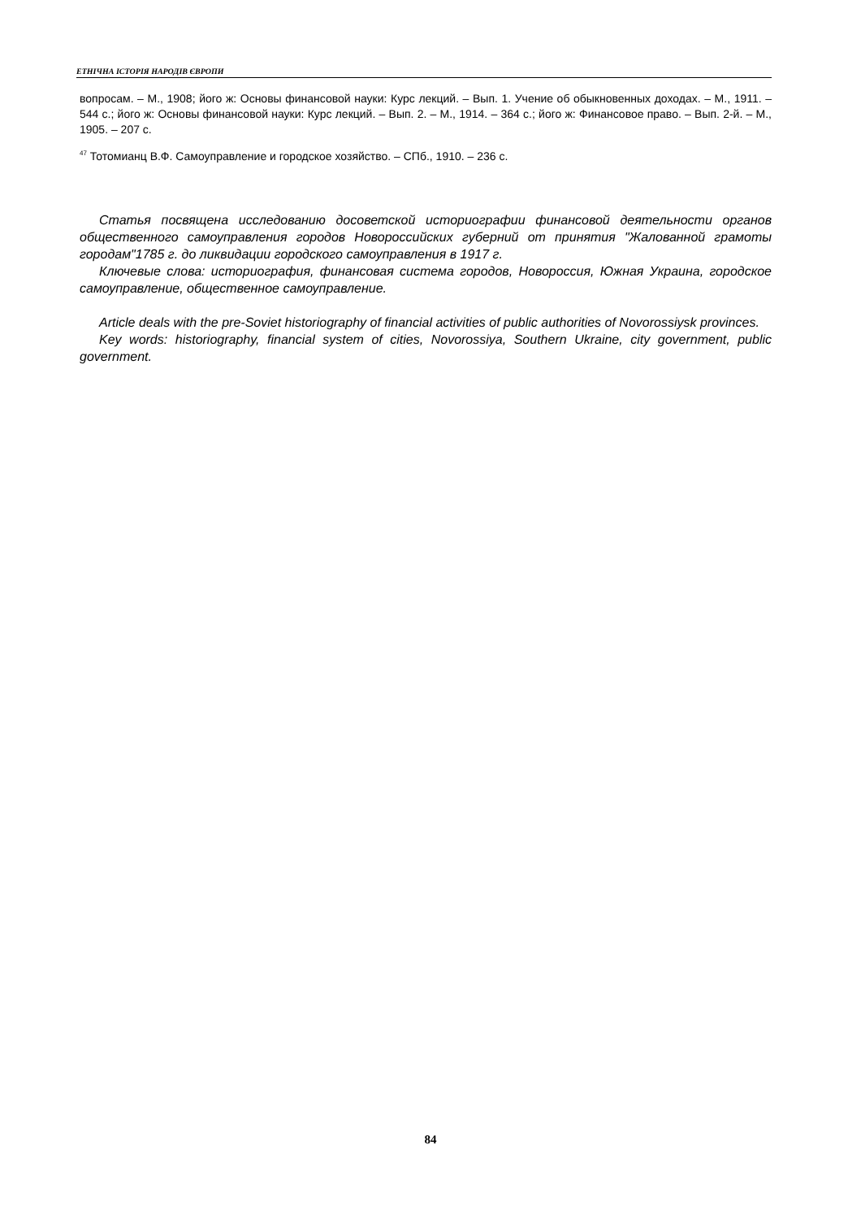ЕТНІЧНА ІСТОРІЯ НАРОДІВ ЄВРОПИ
вопросам. – М., 1908; його ж: Основы финансовой науки: Курс лекций. – Вып. 1. Учение об обыкновенных доходах. – М., 1911. – 544 с.; його ж: Основы финансовой науки: Курс лекций. – Вып. 2. – М., 1914. – 364 с.; його ж: Финансовое право. – Вып. 2-й. – М., 1905. – 207 с.
<sup>47</sup> Тотомианц В.Ф. Самоуправление и городское хозяйство. – СПб., 1910. – 236 с.
Статья посвящена исследованию досоветской историографии финансовой деятельности органов общественного самоуправления городов Новороссийских губерний от принятия "Жалованной грамоты городам"1785 г. до ликвидации городского самоуправления в 1917 г.
Ключевые слова: историография, финансовая система городов, Новороссия, Южная Украина, городское самоуправление, общественное самоуправление.
Article deals with the pre-Soviet historiography of financial activities of public authorities of Novorossiysk provinces.
Key words: historiography, financial system of cities, Novorossiya, Southern Ukraine, city government, public government.
84